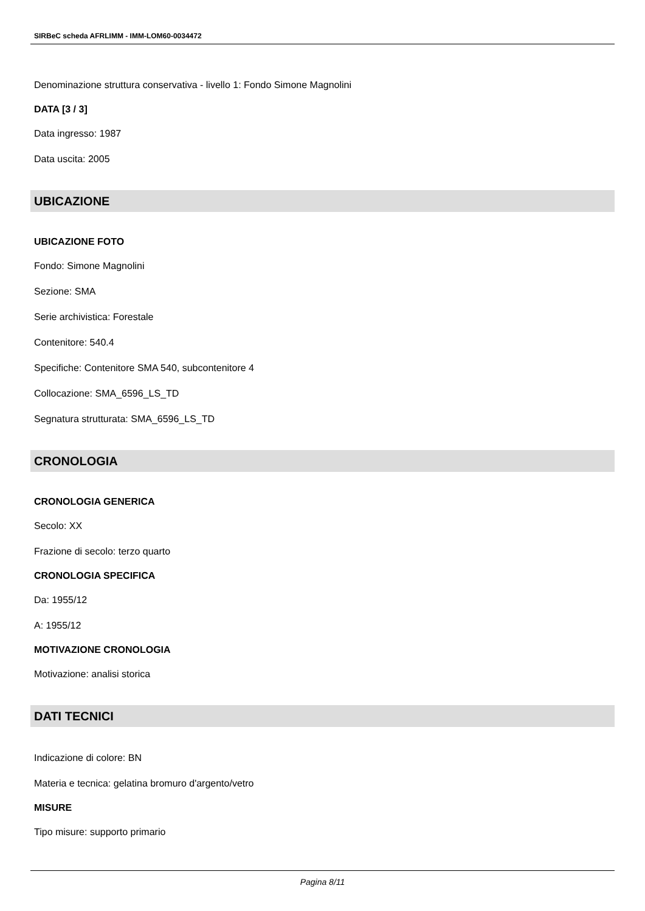SIRBeC scheda AFRLIMM - IMM-LOM60-0034472
Denominazione struttura conservativa - livello 1: Fondo Simone Magnolini
DATA [3 / 3]
Data ingresso: 1987
Data uscita: 2005
UBICAZIONE
UBICAZIONE FOTO
Fondo: Simone Magnolini
Sezione: SMA
Serie archivistica: Forestale
Contenitore: 540.4
Specifiche: Contenitore SMA 540, subcontenitore 4
Collocazione: SMA_6596_LS_TD
Segnatura strutturata: SMA_6596_LS_TD
CRONOLOGIA
CRONOLOGIA GENERICA
Secolo: XX
Frazione di secolo: terzo quarto
CRONOLOGIA SPECIFICA
Da: 1955/12
A: 1955/12
MOTIVAZIONE CRONOLOGIA
Motivazione: analisi storica
DATI TECNICI
Indicazione di colore: BN
Materia e tecnica: gelatina bromuro d'argento/vetro
MISURE
Tipo misure: supporto primario
Pagina 8/11